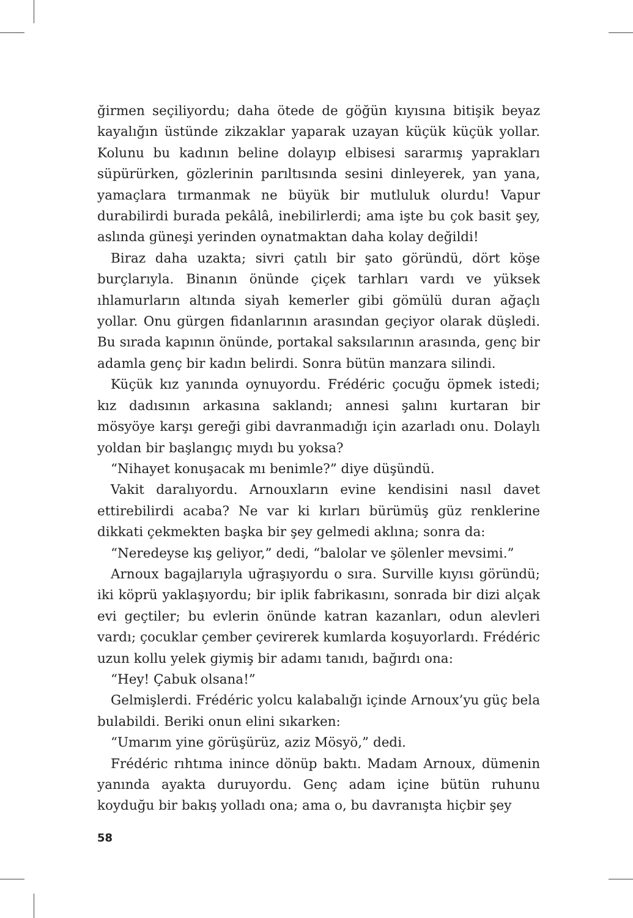ğirmen seçiliyordu; daha ötede de göğün kıyısına bitişik beyaz kayalığın üstünde zikzaklar yaparak uzayan küçük küçük yollar. Kolunu bu kadının beline dolayıp elbisesi sararmış yaprakları süpürürken, gözlerinin parıltısında sesini dinleyerek, yan yana, yamaçlara tırmanmak ne büyük bir mutluluk olurdu! Vapur durabilirdi burada pekâlâ, inebilirlerdi; ama işte bu çok basit şey, aslında güneşi yerinden oynatmaktan daha kolay değildi!
Biraz daha uzakta; sivri çatılı bir şato göründü, dört köşe burçlarıyla. Binanın önünde çiçek tarhları vardı ve yüksek ıhlamurların altında siyah kemerler gibi gömülü duran ağaçlı yollar. Onu gürgen fidanlarının arasından geçiyor olarak düşledi. Bu sırada kapının önünde, portakal saksılarının arasında, genç bir adamla genç bir kadın belirdi. Sonra bütün manzara silindi.
Küçük kız yanında oynuyordu. Frédéric çocuğu öpmek istedi; kız dadısının arkasına saklandı; annesi şalını kurtaran bir mösyöye karşı gereği gibi davranmadığı için azarladı onu. Dolaylı yoldan bir başlangıç mıydı bu yoksa?
“Nihayet konuşacak mı benimle?” diye düşündü.
Vakit daralıyordu. Arnouxların evine kendisini nasıl davet ettirebilirdi acaba? Ne var ki kırları bürümüş güz renklerine dikkati çekmekten başka bir şey gelmedi aklına; sonra da:
“Neredeyse kış geliyor,” dedi, “balolar ve şölenler mevsimi.”
Arnoux bagajlarıyla uğraşıyordu o sıra. Surville kıyısı göründü; iki köprü yaklaşıyordu; bir iplik fabrikasını, sonrada bir dizi alçak evi geçtiler; bu evlerin önünde katran kazanları, odun alevleri vardı; çocuklar çember çevirerek kumlarda koşuyorlardı. Frédéric uzun kollu yelek giymiş bir adamı tanıdı, bağırdı ona:
“Hey! Çabuk olsana!”
Gelmişlerdi. Frédéric yolcu kalabalığı içinde Arnoux’yu güç bela bulabildi. Beriki onun elini sıkarken:
“Umarım yine görüşürüz, aziz Mösyö,” dedi.
Frédéric rıhtıma inince dönüp baktı. Madam Arnoux, dümenin yanında ayakta duruyordu. Genç adam içine bütün ruhunu koyduğu bir bakış yolladı ona; ama o, bu davranışta hiçbir şey
58